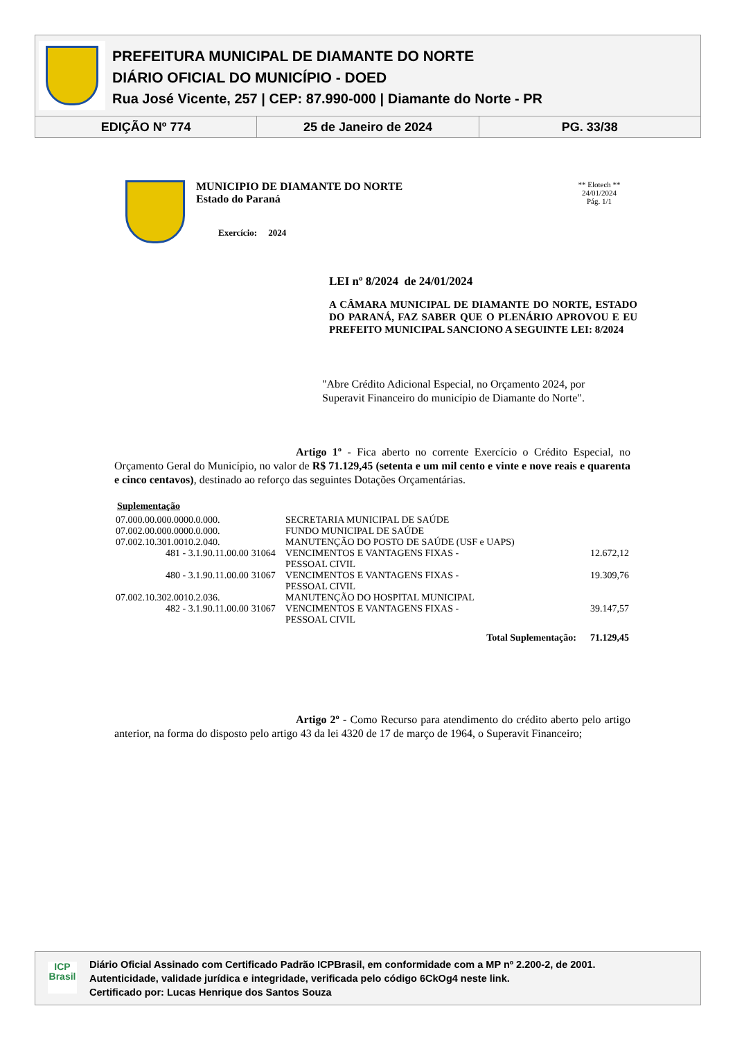PREFEITURA MUNICIPAL DE DIAMANTE DO NORTE
DIÁRIO OFICIAL DO MUNICÍPIO - DOED
Rua José Vicente, 257 | CEP: 87.990-000 | Diamante do Norte - PR
EDIÇÃO Nº 774 25 de Janeiro de 2024 PG. 33/38
MUNICIPIO DE DIAMANTE DO NORTE
Estado do Paraná
Exercício: 2024
** Elotech **
24/01/2024
Pág. 1/1
LEI nº 8/2024 de 24/01/2024
A CÂMARA MUNICIPAL DE DIAMANTE DO NORTE, ESTADO DO PARANÁ, FAZ SABER QUE O PLENÁRIO APROVOU E EU PREFEITO MUNICIPAL SANCIONO A SEGUINTE LEI: 8/2024
"Abre Crédito Adicional Especial, no Orçamento 2024, por Superavit Financeiro do município de Diamante do Norte".
Artigo 1º - Fica aberto no corrente Exercício o Crédito Especial, no Orçamento Geral do Município, no valor de R$ 71.129,45 (setenta e um mil cento e vinte e nove reais e quarenta e cinco centavos), destinado ao reforço das seguintes Dotações Orçamentárias.
Suplementação
| 07.000.00.000.0000.0.000. | | SECRETARIA MUNICIPAL DE SAÚDE | |
| 07.002.00.000.0000.0.000. | | FUNDO MUNICIPAL DE SAÚDE | |
| 07.002.10.301.0010.2.040. | | MANUTENÇÃO DO POSTO DE SAÚDE (USF e UAPS) | |
| 481 - 3.1.90.11.00.00 | 31064 | VENCIMENTOS E VANTAGENS FIXAS - PESSOAL CIVIL | 12.672,12 |
| 480 - 3.1.90.11.00.00 | 31067 | VENCIMENTOS E VANTAGENS FIXAS - PESSOAL CIVIL | 19.309,76 |
| 07.002.10.302.0010.2.036. | | MANUTENÇÃO DO HOSPITAL MUNICIPAL | |
| 482 - 3.1.90.11.00.00 | 31067 | VENCIMENTOS E VANTAGENS FIXAS - PESSOAL CIVIL | 39.147,57 |
| | | Total Suplementação: | 71.129,45 |
Artigo 2º - Como Recurso para atendimento do crédito aberto pelo artigo anterior, na forma do disposto pelo artigo 43 da lei 4320 de 17 de março de 1964, o Superavit Financeiro;
ICP
Brasil
Diário Oficial Assinado com Certificado Padrão ICPBrasil, em conformidade com a MP nº 2.200-2, de 2001.
Autenticidade, validade jurídica e integridade, verificada pelo código 6CkOg4 neste link.
Certificado por: Lucas Henrique dos Santos Souza